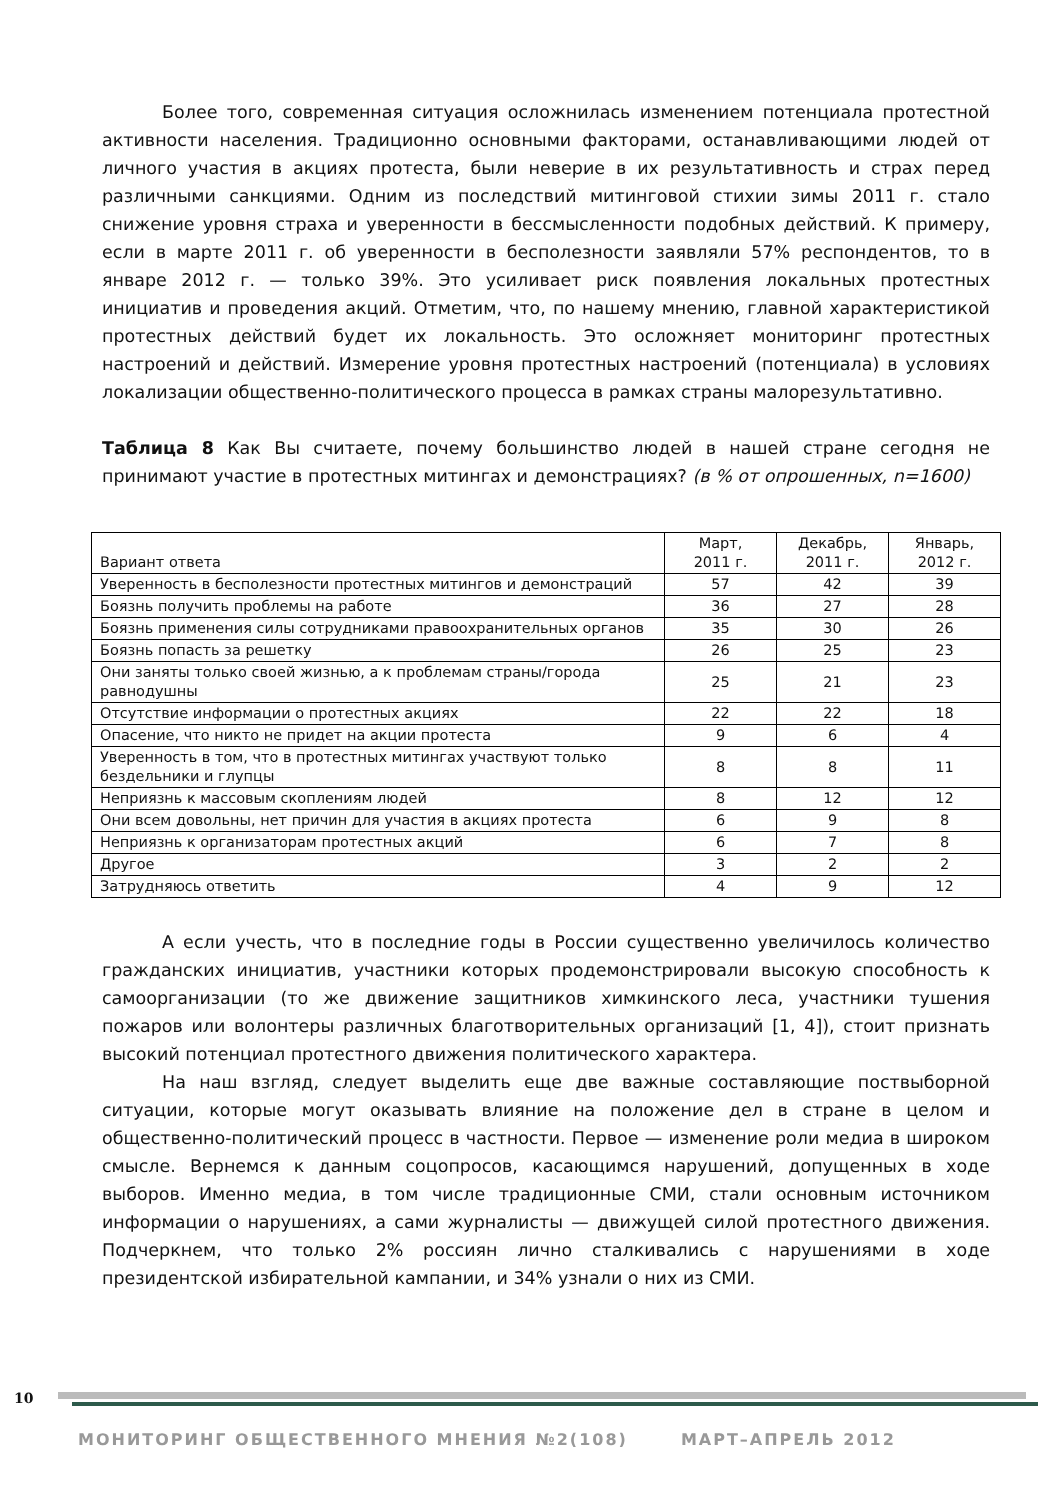Более того, современная ситуация осложнилась изменением потенциала протестной активности населения. Традиционно основными факторами, останавливающими людей от личного участия в акциях протеста, были неверие в их результативность и страх перед различными санкциями. Одним из последствий митинговой стихии зимы 2011 г. стало снижение уровня страха и уверенности в бессмысленности подобных действий. К примеру, если в марте 2011 г. об уверенности в бесполезности заявляли 57% респондентов, то в январе 2012 г. — только 39%. Это усиливает риск появления локальных протестных инициатив и проведения акций. Отметим, что, по нашему мнению, главной характеристикой протестных действий будет их локальность. Это осложняет мониторинг протестных настроений и действий. Измерение уровня протестных настроений (потенциала) в условиях локализации общественно-политического процесса в рамках страны малорезультативно.
Таблица 8 Как Вы считаете, почему большинство людей в нашей стране сегодня не принимают участие в протестных митингах и демонстрациях? (в % от опрошенных, n=1600)
| Вариант ответа | Март, 2011 г. | Декабрь, 2011 г. | Январь, 2012 г. |
| --- | --- | --- | --- |
| Уверенность в бесполезности протестных митингов и демонстраций | 57 | 42 | 39 |
| Боязнь получить проблемы на работе | 36 | 27 | 28 |
| Боязнь применения силы сотрудниками правоохранительных органов | 35 | 30 | 26 |
| Боязнь попасть за решетку | 26 | 25 | 23 |
| Они заняты только своей жизнью, а к проблемам страны/города равнодушны | 25 | 21 | 23 |
| Отсутствие информации о протестных акциях | 22 | 22 | 18 |
| Опасение, что никто не придет на акции протеста | 9 | 6 | 4 |
| Уверенность в том, что в протестных митингах участвуют только бездельники и глупцы | 8 | 8 | 11 |
| Неприязнь к массовым скоплениям людей | 8 | 12 | 12 |
| Они всем довольны, нет причин для участия в акциях протеста | 6 | 9 | 8 |
| Неприязнь к организаторам протестных акций | 6 | 7 | 8 |
| Другое | 3 | 2 | 2 |
| Затрудняюсь ответить | 4 | 9 | 12 |
А если учесть, что в последние годы в России существенно увеличилось количество гражданских инициатив, участники которых продемонстрировали высокую способность к самоорганизации (то же движение защитников химкинского леса, участники тушения пожаров или волонтеры различных благотворительных организаций [1, 4]), стоит признать высокий потенциал протестного движения политического характера.
На наш взгляд, следует выделить еще две важные составляющие поствыборной ситуации, которые могут оказывать влияние на положение дел в стране в целом и общественно-политический процесс в частности. Первое — изменение роли медиа в широком смысле. Вернемся к данным соцопросов, касающимся нарушений, допущенных в ходе выборов. Именно медиа, в том числе традиционные СМИ, стали основным источником информации о нарушениях, а сами журналисты — движущей силой протестного движения. Подчеркнем, что только 2% россиян лично сталкивались с нарушениями в ходе президентской избирательной кампании, и 34% узнали о них из СМИ.
10
МОНИТОРИНГ ОБЩЕСТВЕННОГО МНЕНИЯ №2(108) МАРТ–АПРЕЛЬ 2012